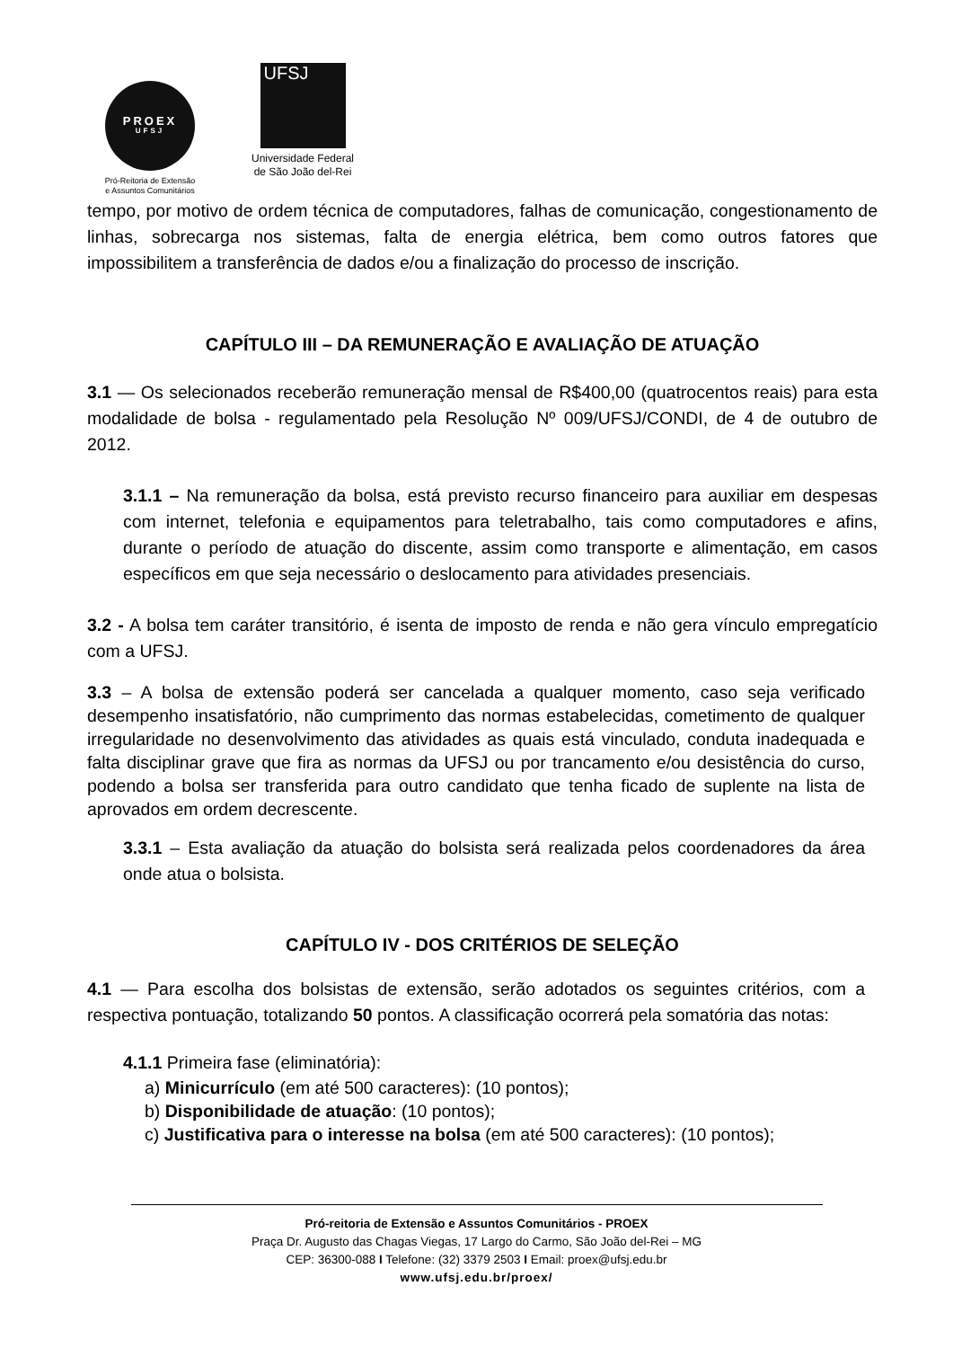PROEX
UFSJ
Pró-Reitoria de Extensão
e Assuntos Comunitários
UFSJ
Universidade Federal
de São João del-Rei
tempo, por motivo de ordem técnica de computadores, falhas de comunicação, congestionamento de linhas, sobrecarga nos sistemas, falta de energia elétrica, bem como outros fatores que impossibilitem a transferência de dados e/ou a finalização do processo de inscrição.
CAPÍTULO III – DA REMUNERAÇÃO E AVALIAÇÃO DE ATUAÇÃO
3.1 — Os selecionados receberão remuneração mensal de R$400,00 (quatrocentos reais) para esta modalidade de bolsa - regulamentado pela Resolução Nº 009/UFSJ/CONDI, de 4 de outubro de 2012.
3.1.1 – Na remuneração da bolsa, está previsto recurso financeiro para auxiliar em despesas com internet, telefonia e equipamentos para teletrabalho, tais como computadores e afins, durante o período de atuação do discente, assim como transporte e alimentação, em casos específicos em que seja necessário o deslocamento para atividades presenciais.
3.2 - A bolsa tem caráter transitório, é isenta de imposto de renda e não gera vínculo empregatício com a UFSJ.
3.3 – A bolsa de extensão poderá ser cancelada a qualquer momento, caso seja verificado desempenho insatisfatório, não cumprimento das normas estabelecidas, cometimento de qualquer irregularidade no desenvolvimento das atividades as quais está vinculado, conduta inadequada e falta disciplinar grave que fira as normas da UFSJ ou por trancamento e/ou desistência do curso, podendo a bolsa ser transferida para outro candidato que tenha ficado de suplente na lista de aprovados em ordem decrescente.
3.3.1 – Esta avaliação da atuação do bolsista será realizada pelos coordenadores da área onde atua o bolsista.
CAPÍTULO IV - DOS CRITÉRIOS DE SELEÇÃO
4.1 — Para escolha dos bolsistas de extensão, serão adotados os seguintes critérios, com a respectiva pontuação, totalizando 50 pontos. A classificação ocorrerá pela somatória das notas:
4.1.1 Primeira fase (eliminatória):
a) Minicurrículo (em até 500 caracteres): (10 pontos);
b) Disponibilidade de atuação: (10 pontos);
c) Justificativa para o interesse na bolsa (em até 500 caracteres): (10 pontos);
Pró-reitoria de Extensão e Assuntos Comunitários - PROEX
Praça Dr. Augusto das Chagas Viegas, 17 Largo do Carmo, São João del-Rei – MG
CEP: 36300-088 I Telefone: (32) 3379 2503 I Email: proex@ufsj.edu.br
www.ufsj.edu.br/proex/